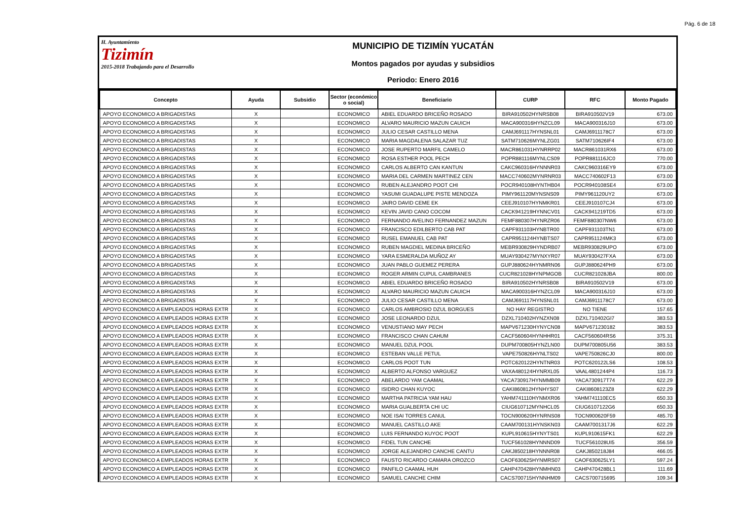Pág. 6 de 18
H. Ayuntamiento
Tizimín
2015-2018 Trabajando para el Desarrollo
MUNICIPIO DE TIZIMÍN YUCATÁN
Montos pagados por ayudas y subsidios
Periodo: Enero 2016
| Concepto | Ayuda | Subsidio | Sector (económico o social) | Beneficiario | CURP | RFC | Monto Pagado |
| --- | --- | --- | --- | --- | --- | --- | --- |
| APOYO ECONOMICO A BRIGADISTAS | X | | ECONOMICO | ABIEL EDUARDO BRICEÑO ROSADO | BIRA910502HYNRSB08 | BIRA910502V19 | 673.00 |
| APOYO ECONOMICO A BRIGADISTAS | X | | ECONOMICO | ALVARO MAURICIO MAZUN CAUICH | MACA900316HYNZCL09 | MACA900316J10 | 673.00 |
| APOYO ECONOMICO A BRIGADISTAS | X | | ECONOMICO | JULIO CESAR CASTILLO MENA | CAMJ691117HYNSNL01 | CAMJ6911178C7 | 673.00 |
| APOYO ECONOMICO A BRIGADISTAS | X | | ECONOMICO | MARIA MAGDALENA SALAZAR TUZ | SATM710626MYNLZG01 | SATM710626IF4 | 673.00 |
| APOYO ECONOMICO A BRIGADISTAS | X | | ECONOMICO | JOSE RUPERTO MARFIL CAMELO | MACR861031HYNRRP02 | MACR861031RX6 | 673.00 |
| APOYO ECONOMICO A BRIGADISTAS | X | | ECONOMICO | ROSA ESTHER POOL PECH | POPR881116MYNLCS09 | POPR881116JC0 | 770.00 |
| APOYO ECONOMICO A BRIGADISTAS | X | | ECONOMICO | CARLOS ALBERTO CAN KANTUN | CAKC960316HYNNNR03 | CAKC960316EY9 | 673.00 |
| APOYO ECONOMICO A BRIGADISTAS | X | | ECONOMICO | MARIA DEL CARMEN MARTINEZ CEN | MACC740602MYNRNR03 | MACC740602F13 | 673.00 |
| APOYO ECONOMICO A BRIGADISTAS | X | | ECONOMICO | RUBEN ALEJANDRO POOT CHI | POCR940108HYNTHB04 | POCR940108SE4 | 673.00 |
| APOYO ECONOMICO A BRIGADISTAS | X | | ECONOMICO | YASUMI GUADALUPE PISTE MENDOZA | PIMY961120MYNSNS09 | PIMY961120UY2 | 673.00 |
| APOYO ECONOMICO A BRIGADISTAS | X | | ECONOMICO | JAIRO DAVID CEME EK | CEEJ910107HYNMKR01 | CEEJ910107CJ4 | 673.00 |
| APOYO ECONOMICO A BRIGADISTAS | X | | ECONOMICO | KEVIN JAVID CANO COCOM | CACK941219HYNNCV01 | CACK941219TD5 | 673.00 |
| APOYO ECONOMICO A BRIGADISTAS | X | | ECONOMICO | FERNANDO AVELINO FERNANDEZ MAZUN | FEMF880307HYNRZR06 | FEMF880307NW6 | 673.00 |
| APOYO ECONOMICO A BRIGADISTAS | X | | ECONOMICO | FRANCISCO EDILBERTO CAB PAT | CAPF931103HYNBTR00 | CAPF931103TN1 | 673.00 |
| APOYO ECONOMICO A BRIGADISTAS | X | | ECONOMICO | RUSEL EMANUEL CAB PAT | CAPR951124HYNBTS07 | CAPR951124MK3 | 673.00 |
| APOYO ECONOMICO A BRIGADISTAS | X | | ECONOMICO | RUBEN MAGDIEL MEDINA BRICEÑO | MEBR930829HYNDRB07 | MEBR930829UPO | 673.00 |
| APOYO ECONOMICO A BRIGADISTAS | X | | ECONOMICO | YARA ESMERALDA MUÑOZ AY | MUAY930427MYNXYR07 | MUAY930427FXA | 673.00 |
| APOYO ECONOMICO A BRIGADISTAS | X | | ECONOMICO | JUAN PABLO GUEMEZ PERERA | GUPJ880624HYNMRN06 | GUPJ880624PH9 | 673.00 |
| APOYO ECONOMICO A BRIGADISTAS | X | | ECONOMICO | ROGER ARMIN CUPUL CAMBRANES | CUCR821028HYNPMGOB | CUCR821028JBA | 800.00 |
| APOYO ECONOMICO A BRIGADISTAS | X | | ECONOMICO | ABIEL EDUARDO BRICEÑO ROSADO | BIRA910502HYNRSB08 | BIRA910502V19 | 673.00 |
| APOYO ECONOMICO A BRIGADISTAS | X | | ECONOMICO | ALVARO MAURICIO MAZUN CAUICH | MACA900316HYNZCL09 | MACA900316J10 | 673.00 |
| APOYO ECONOMICO A BRIGADISTAS | X | | ECONOMICO | JULIO CESAR CASTILLO MENA | CAMJ691117HYNSNL01 | CAMJ6911178C7 | 673.00 |
| APOYO ECONOMICO A EMPLEADOS HORAS EXTR | X | | ECONOMICO | CARLOS AMBROSIO DZUL BORGUES | NO HAY REGISTRO | NO TIENE | 157.65 |
| APOYO ECONOMICO A EMPLEADOS HORAS EXTR | X | | ECONOMICO | JOSE LEONARDO DZUL | DZXL710402HYNZXN08 | DZXL710402GI7 | 383.53 |
| APOYO ECONOMICO A EMPLEADOS HORAS EXTR | X | | ECONOMICO | VENUSTIANO MAY PECH | MAPV671230HYNYCN08 | MAPV671230182 | 383.53 |
| APOYO ECONOMICO A EMPLEADOS HORAS EXTR | X | | ECONOMICO | FRANCISCO CHAN CAHUM | CACF560604HYNHHR01 | CACF560604RS6 | 375.31 |
| APOYO ECONOMICO A EMPLEADOS HORAS EXTR | X | | ECONOMICO | MANUEL DZUL POOL | DUPM700805HYNZLN00 | DUPM700805U56 | 383.53 |
| APOYO ECONOMICO A EMPLEADOS HORAS EXTR | X | | ECONOMICO | ESTEBAN VALLE PETUL | VAPE750826HYNLTS02 | VAPE750826CJ0 | 800.00 |
| APOYO ECONOMICO A EMPLEADOS HORAS EXTR | X | | ECONOMICO | CARLOS POOT TUN | POTC620122HYNTNR03 | POTC620122LS6 | 108.53 |
| APOYO ECONOMICO A EMPLEADOS HORAS EXTR | X | | ECONOMICO | ALBERTO ALFONSO VARGUEZ | VAXA480124HYNRXL05 | VAAL4801244P4 | 116.73 |
| APOYO ECONOMICO A EMPLEADOS HORAS EXTR | X | | ECONOMICO | ABELARDO YAM CAAMAL | YACA730917HYNMMB09 | YACA730917T74 | 622.29 |
| APOYO ECONOMICO A EMPLEADOS HORAS EXTR | X | | ECONOMICO | ISIDRO CHAN KUYOC | CAKI860812HYNHYS07 | CAKI8608123Z8 | 622.29 |
| APOYO ECONOMICO A EMPLEADOS HORAS EXTR | X | | ECONOMICO | MARTHA PATRICIA YAM HAU | YAHM741110HYNMXR06 | YAHM741110EC5 | 650.33 |
| APOYO ECONOMICO A EMPLEADOS HORAS EXTR | X | | ECONOMICO | MARIA GUALBERTA CHI UC | CIUG610712MYNHCL05 | CIUG6107122G6 | 650.33 |
| APOYO ECONOMICO A EMPLEADOS HORAS EXTR | X | | ECONOMICO | NOE ISAI TORRES CANUL | TOCN900620HYNRNS08 | TOCN900620F59 | 485.70 |
| APOYO ECONOMICO A EMPLEADOS HORAS EXTR | X | | ECONOMICO | MANUEL CASTILLO AKE | CAAM700131HYNSKN03 | CAAM7001317J6 | 622.29 |
| APOYO ECONOMICO A EMPLEADOS HORAS EXTR | X | | ECONOMICO | LUIS FERNANDO KUYOC POOT | KUPL910615HYNYTS01 | KUPL910615FK1 | 622.29 |
| APOYO ECONOMICO A EMPLEADOS HORAS EXTR | X | | ECONOMICO | FIDEL TUN CANCHE | TUCF561028HYNNND09 | TUCF561028UI5 | 356.59 |
| APOYO ECONOMICO A EMPLEADOS HORAS EXTR | X | | ECONOMICO | JORGE ALEJANDRO CANCHE CANTU | CAKJ850218HYNNNR08 | CAKJ850218J84 | 466.05 |
| APOYO ECONOMICO A EMPLEADOS HORAS EXTR | X | | ECONOMICO | FAUSTO RICARDO CAMARA OROZCO | CAOF630625HYNMRS07 | CAOF630625LY1 | 597.24 |
| APOYO ECONOMICO A EMPLEADOS HORAS EXTR | X | | ECONOMICO | PANFILO CAAMAL HUH | CAHP470428HYNMHN03 | CAHP470428BL1 | 111.69 |
| APOYO ECONOMICO A EMPLEADOS HORAS EXTR | X | | ECONOMICO | SAMUEL CANCHE CHIM | CACS700715HYNNHM09 | CACS700715695 | 109.34 |